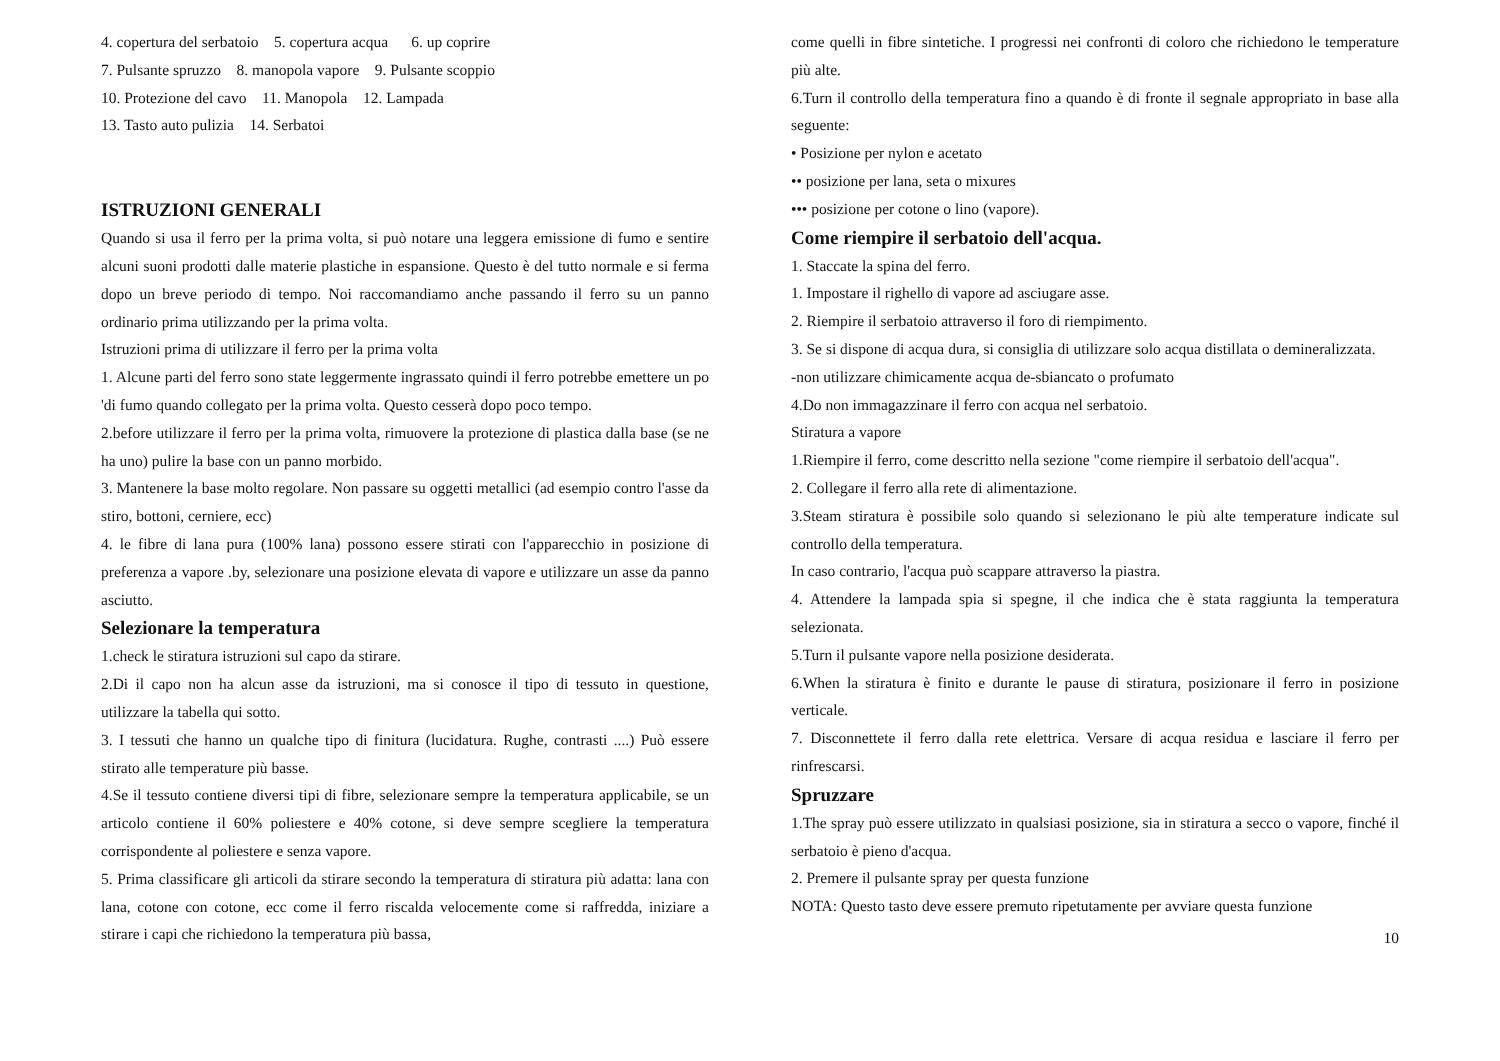4. copertura del serbatoio 5. copertura acqua 6. up coprire
7. Pulsante spruzzo 8. manopola vapore 9. Pulsante scoppio
10. Protezione del cavo 11. Manopola 12. Lampada
13. Tasto auto pulizia 14. Serbatoi
ISTRUZIONI GENERALI
Quando si usa il ferro per la prima volta, si può notare una leggera emissione di fumo e sentire alcuni suoni prodotti dalle materie plastiche in espansione. Questo è del tutto normale e si ferma dopo un breve periodo di tempo. Noi raccomandiamo anche passando il ferro su un panno ordinario prima utilizzando per la prima volta.
Istruzioni prima di utilizzare il ferro per la prima volta
1. Alcune parti del ferro sono state leggermente ingrassato quindi il ferro potrebbe emettere un po 'di fumo quando collegato per la prima volta. Questo cesserà dopo poco tempo.
2.before utilizzare il ferro per la prima volta, rimuovere la protezione di plastica dalla base (se ne ha uno) pulire la base con un panno morbido.
3. Mantenere la base molto regolare. Non passare su oggetti metallici (ad esempio contro l'asse da stiro, bottoni, cerniere, ecc)
4. le fibre di lana pura (100% lana) possono essere stirati con l'apparecchio in posizione di preferenza a vapore .by, selezionare una posizione elevata di vapore e utilizzare un asse da panno asciutto.
Selezionare la temperatura
1.check le stiratura istruzioni sul capo da stirare.
2.Di il capo non ha alcun asse da istruzioni, ma si conosce il tipo di tessuto in questione, utilizzare la tabella qui sotto.
3. I tessuti che hanno un qualche tipo di finitura (lucidatura. Rughe, contrasti ....) Può essere stirato alle temperature più basse.
4.Se il tessuto contiene diversi tipi di fibre, selezionare sempre la temperatura applicabile, se un articolo contiene il 60% poliestere e 40% cotone, si deve sempre scegliere la temperatura corrispondente al poliestere e senza vapore.
5. Prima classificare gli articoli da stirare secondo la temperatura di stiratura più adatta: lana con lana, cotone con cotone, ecc come il ferro riscalda velocemente come si raffredda, iniziare a stirare i capi che richiedono la temperatura più bassa,
come quelli in fibre sintetiche. I progressi nei confronti di coloro che richiedono le temperature più alte.
6.Turn il controllo della temperatura fino a quando è di fronte il segnale appropriato in base alla seguente:
• Posizione per nylon e acetato
•• posizione per lana, seta o mixures
••• posizione per cotone o lino (vapore).
Come riempire il serbatoio dell'acqua.
1. Staccate la spina del ferro.
1. Impostare il righello di vapore ad asciugare asse.
2. Riempire il serbatoio attraverso il foro di riempimento.
3. Se si dispone di acqua dura, si consiglia di utilizzare solo acqua distillata o demineralizzata.
-non utilizzare chimicamente acqua de-sbiancato o profumato
4.Do non immagazzinare il ferro con acqua nel serbatoio.
Stiratura a vapore
1.Riempire il ferro, come descritto nella sezione "come riempire il serbatoio dell'acqua".
2. Collegare il ferro alla rete di alimentazione.
3.Steam stiratura è possibile solo quando si selezionano le più alte temperature indicate sul controllo della temperatura.
In caso contrario, l'acqua può scappare attraverso la piastra.
4. Attendere la lampada spia si spegne, il che indica che è stata raggiunta la temperatura selezionata.
5.Turn il pulsante vapore nella posizione desiderata.
6.When la stiratura è finito e durante le pause di stiratura, posizionare il ferro in posizione verticale.
7. Disconnettete il ferro dalla rete elettrica. Versare di acqua residua e lasciare il ferro per rinfrescarsi.
Spruzzare
1.The spray può essere utilizzato in qualsiasi posizione, sia in stiratura a secco o vapore, finché il serbatoio è pieno d'acqua.
2. Premere il pulsante spray per questa funzione
NOTA: Questo tasto deve essere premuto ripetutamente per avviare questa funzione
10